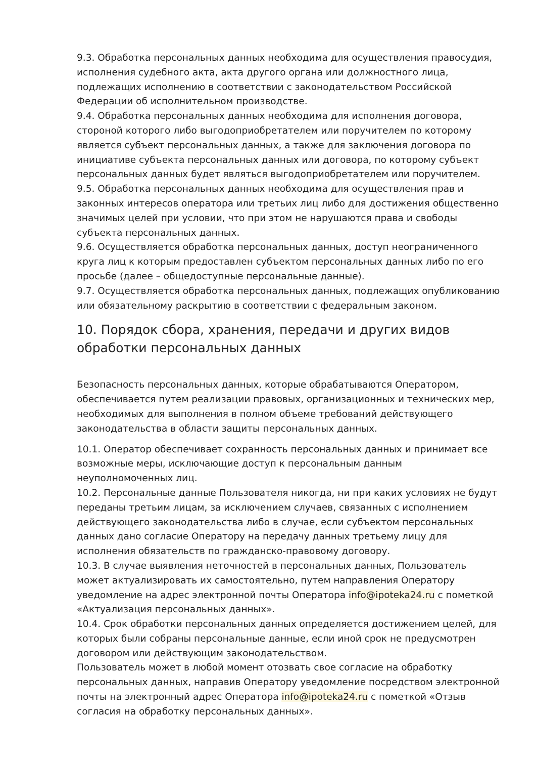9.3. Обработка персональных данных необходима для осуществления правосудия, исполнения судебного акта, акта другого органа или должностного лица, подлежащих исполнению в соответствии с законодательством Российской Федерации об исполнительном производстве.
9.4. Обработка персональных данных необходима для исполнения договора, стороной которого либо выгодоприобретателем или поручителем по которому является субъект персональных данных, а также для заключения договора по инициативе субъекта персональных данных или договора, по которому субъект персональных данных будет являться выгодоприобретателем или поручителем.
9.5. Обработка персональных данных необходима для осуществления прав и законных интересов оператора или третьих лиц либо для достижения общественно значимых целей при условии, что при этом не нарушаются права и свободы субъекта персональных данных.
9.6. Осуществляется обработка персональных данных, доступ неограниченного круга лиц к которым предоставлен субъектом персональных данных либо по его просьбе (далее – общедоступные персональные данные).
9.7. Осуществляется обработка персональных данных, подлежащих опубликованию или обязательному раскрытию в соответствии с федеральным законом.
10. Порядок сбора, хранения, передачи и других видов обработки персональных данных
Безопасность персональных данных, которые обрабатываются Оператором, обеспечивается путем реализации правовых, организационных и технических мер, необходимых для выполнения в полном объеме требований действующего законодательства в области защиты персональных данных.
10.1. Оператор обеспечивает сохранность персональных данных и принимает все возможные меры, исключающие доступ к персональным данным неуполномоченных лиц.
10.2. Персональные данные Пользователя никогда, ни при каких условиях не будут переданы третьим лицам, за исключением случаев, связанных с исполнением действующего законодательства либо в случае, если субъектом персональных данных дано согласие Оператору на передачу данных третьему лицу для исполнения обязательств по гражданско-правовому договору.
10.3. В случае выявления неточностей в персональных данных, Пользователь может актуализировать их самостоятельно, путем направления Оператору уведомление на адрес электронной почты Оператора info@ipoteka24.ru с пометкой «Актуализация персональных данных».
10.4. Срок обработки персональных данных определяется достижением целей, для которых были собраны персональные данные, если иной срок не предусмотрен договором или действующим законодательством.
Пользователь может в любой момент отозвать свое согласие на обработку персональных данных, направив Оператору уведомление посредством электронной почты на электронный адрес Оператора info@ipoteka24.ru с пометкой «Отзыв согласия на обработку персональных данных».